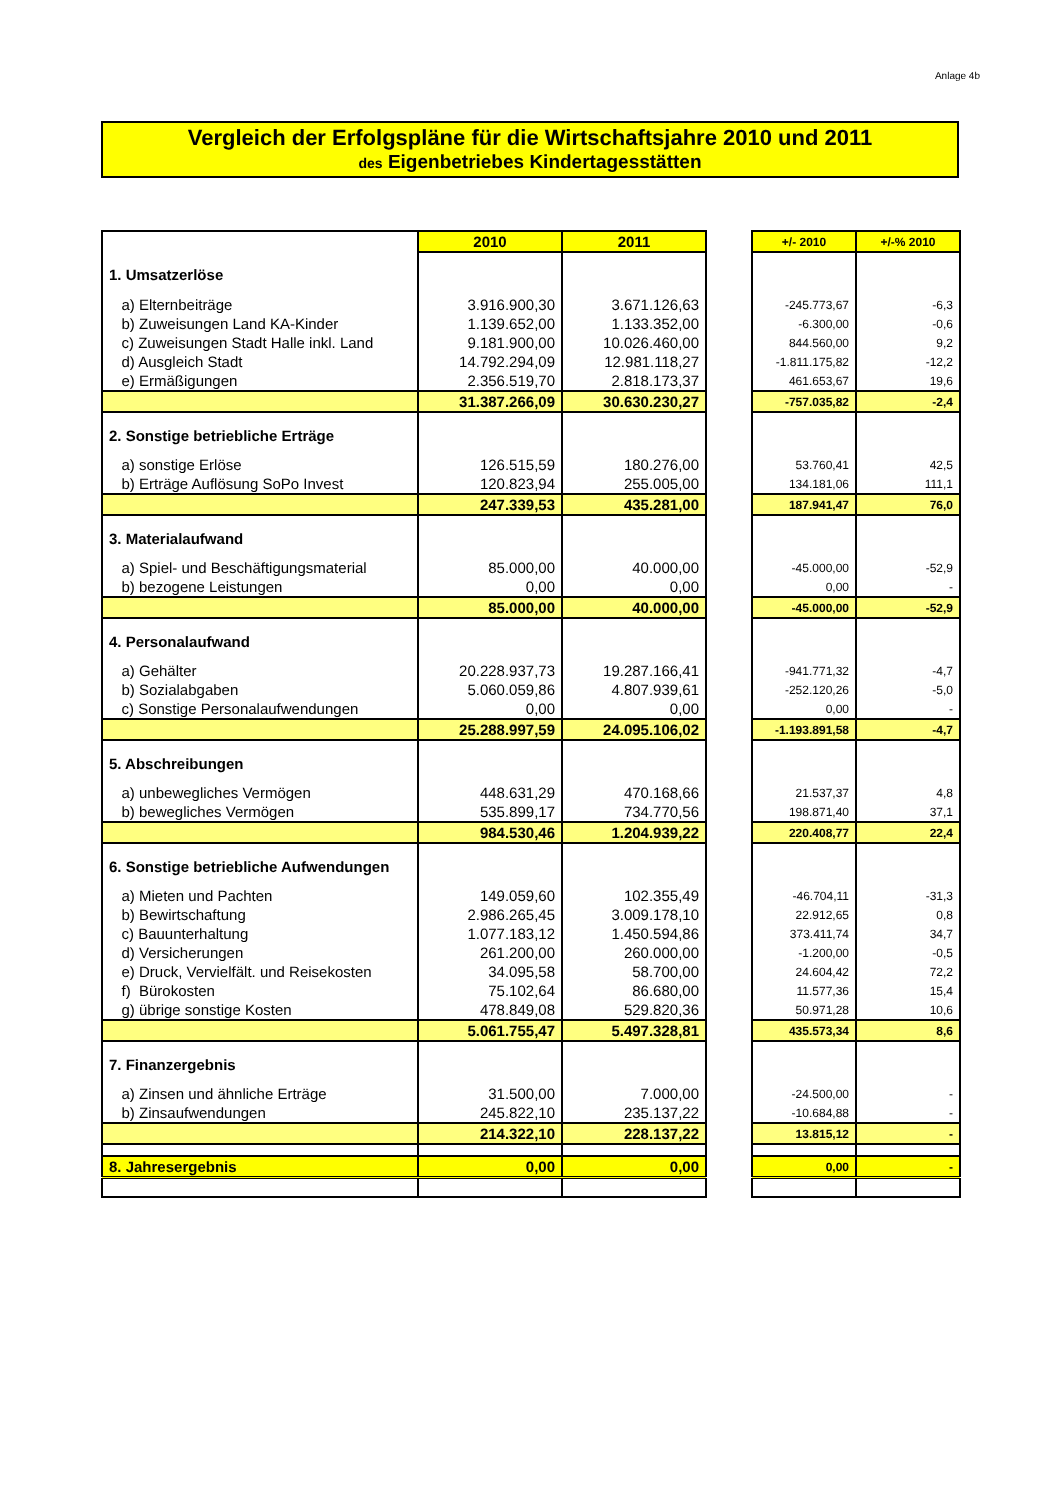Anlage 4b
Vergleich der Erfolgspläne für die Wirtschaftsjahre 2010 und 2011
des Eigenbetriebes Kindertagesstätten
| | 2010 | 2011 | | +/- 2010 | +/-% 2010 |
| 1. Umsatzerlöse | | | | | |
| a) Elternbeiträge | 3.916.900,30 | 3.671.126,63 | | -245.773,67 | -6,3 |
| b) Zuweisungen Land KA-Kinder | 1.139.652,00 | 1.133.352,00 | | -6.300,00 | -0,6 |
| c) Zuweisungen Stadt Halle inkl. Land | 9.181.900,00 | 10.026.460,00 | | 844.560,00 | 9,2 |
| d) Ausgleich Stadt | 14.792.294,09 | 12.981.118,27 | | -1.811.175,82 | -12,2 |
| e) Ermäßigungen | 2.356.519,70 | 2.818.173,37 | | 461.653,67 | 19,6 |
| | 31.387.266,09 | 30.630.230,27 | | -757.035,82 | -2,4 |
| 2. Sonstige betriebliche Erträge | | | | | |
| a) sonstige Erlöse | 126.515,59 | 180.276,00 | | 53.760,41 | 42,5 |
| b) Erträge Auflösung SoPo Invest | 120.823,94 | 255.005,00 | | 134.181,06 | 111,1 |
| | 247.339,53 | 435.281,00 | | 187.941,47 | 76,0 |
| 3. Materialaufwand | | | | | |
| a) Spiel- und Beschäftigungsmaterial | 85.000,00 | 40.000,00 | | -45.000,00 | -52,9 |
| b) bezogene Leistungen | 0,00 | 0,00 | | 0,00 | - |
| | 85.000,00 | 40.000,00 | | -45.000,00 | -52,9 |
| 4. Personalaufwand | | | | | |
| a) Gehälter | 20.228.937,73 | 19.287.166,41 | | -941.771,32 | -4,7 |
| b) Sozialabgaben | 5.060.059,86 | 4.807.939,61 | | -252.120,26 | -5,0 |
| c) Sonstige Personalaufwendungen | 0,00 | 0,00 | | 0,00 | - |
| | 25.288.997,59 | 24.095.106,02 | | -1.193.891,58 | -4,7 |
| 5. Abschreibungen | | | | | |
| a) unbewegliches Vermögen | 448.631,29 | 470.168,66 | | 21.537,37 | 4,8 |
| b) bewegliches Vermögen | 535.899,17 | 734.770,56 | | 198.871,40 | 37,1 |
| | 984.530,46 | 1.204.939,22 | | 220.408,77 | 22,4 |
| 6. Sonstige betriebliche Aufwendungen | | | | | |
| a) Mieten und Pachten | 149.059,60 | 102.355,49 | | -46.704,11 | -31,3 |
| b) Bewirtschaftung | 2.986.265,45 | 3.009.178,10 | | 22.912,65 | 0,8 |
| c) Bauunterhaltung | 1.077.183,12 | 1.450.594,86 | | 373.411,74 | 34,7 |
| d) Versicherungen | 261.200,00 | 260.000,00 | | -1.200,00 | -0,5 |
| e) Druck, Vervielfält. und Reisekosten | 34.095,58 | 58.700,00 | | 24.604,42 | 72,2 |
| f) Bürokosten | 75.102,64 | 86.680,00 | | 11.577,36 | 15,4 |
| g) übrige sonstige Kosten | 478.849,08 | 529.820,36 | | 50.971,28 | 10,6 |
| | 5.061.755,47 | 5.497.328,81 | | 435.573,34 | 8,6 |
| 7. Finanzergebnis | | | | | |
| a) Zinsen und ähnliche Erträge | 31.500,00 | 7.000,00 | | -24.500,00 | - |
| b) Zinsaufwendungen | 245.822,10 | 235.137,22 | | -10.684,88 | - |
| | 214.322,10 | 228.137,22 | | 13.815,12 | - |
| 8. Jahresergebnis | 0,00 | 0,00 | | 0,00 | - |